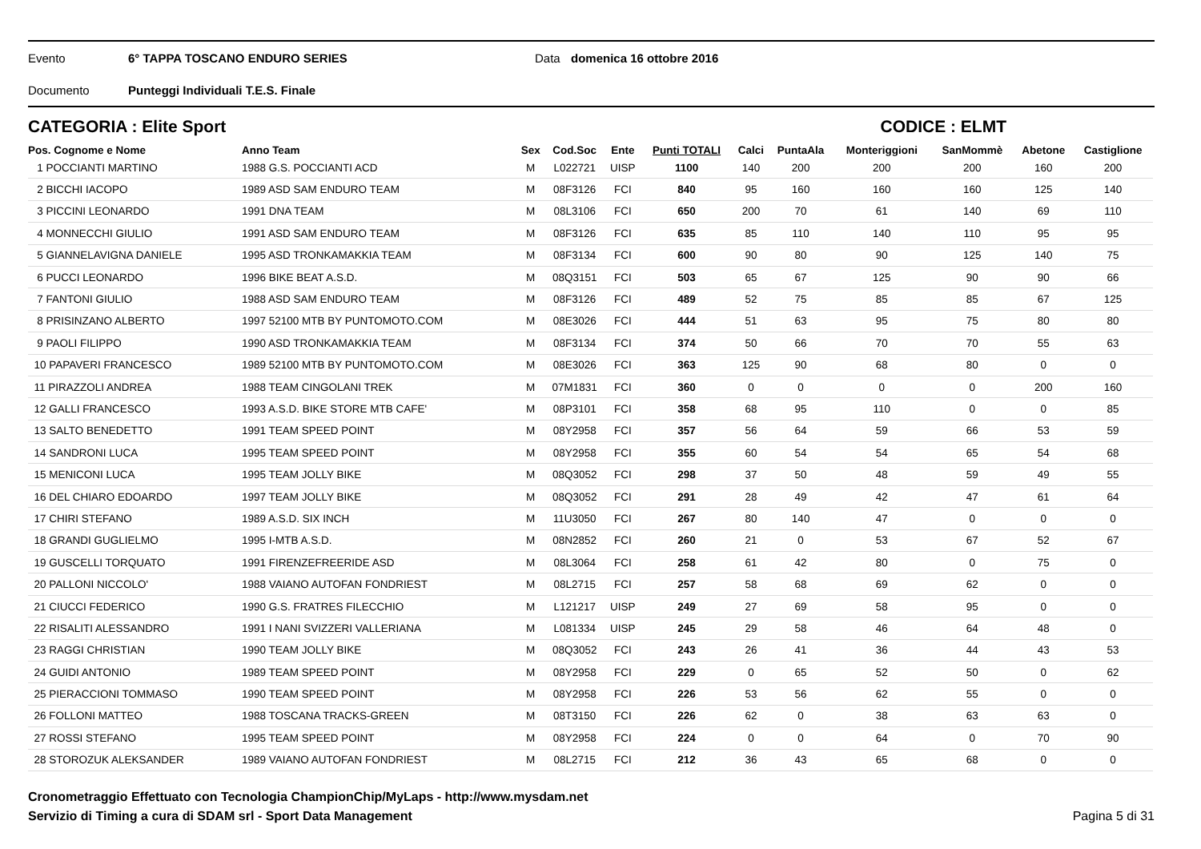Evento 6° TAPPA TOSCANO ENDURO SERIES Data domenica 16 ottobre 2016
Documento Punteggi Individuali T.E.S. Finale
CATEGORIA : Elite Sport CODICE : ELMT
| Pos. Cognome e Nome | Anno Team | Sex | Cod.Soc | Ente | Punti TOTALI | Calci | PuntaAla | Monteriggioni | SanMommè | Abetone | Castiglione |
| --- | --- | --- | --- | --- | --- | --- | --- | --- | --- | --- | --- |
| 1 POCCIANTI MARTINO | 1988 G.S. POCCIANTI ACD | M | L022721 | UISP | 1100 | 140 | 200 | 200 | 200 | 160 | 200 |
| 2 BICCHI IACOPO | 1989 ASD SAM ENDURO TEAM | M | 08F3126 | FCI | 840 | 95 | 160 | 160 | 160 | 125 | 140 |
| 3 PICCINI LEONARDO | 1991 DNA TEAM | M | 08L3106 | FCI | 650 | 200 | 70 | 61 | 140 | 69 | 110 |
| 4 MONNECCHI GIULIO | 1991 ASD SAM ENDURO TEAM | M | 08F3126 | FCI | 635 | 85 | 110 | 140 | 110 | 95 | 95 |
| 5 GIANNELAVIGNA DANIELE | 1995 ASD TRONKAMAKKIA TEAM | M | 08F3134 | FCI | 600 | 90 | 80 | 90 | 125 | 140 | 75 |
| 6 PUCCI LEONARDO | 1996 BIKE BEAT A.S.D. | M | 08Q3151 | FCI | 503 | 65 | 67 | 125 | 90 | 90 | 66 |
| 7 FANTONI GIULIO | 1988 ASD SAM ENDURO TEAM | M | 08F3126 | FCI | 489 | 52 | 75 | 85 | 85 | 67 | 125 |
| 8 PRISINZANO ALBERTO | 1997 52100 MTB BY PUNTOMOTO.COM | M | 08E3026 | FCI | 444 | 51 | 63 | 95 | 75 | 80 | 80 |
| 9 PAOLI FILIPPO | 1990 ASD TRONKAMAKKIA TEAM | M | 08F3134 | FCI | 374 | 50 | 66 | 70 | 70 | 55 | 63 |
| 10 PAPAVERI FRANCESCO | 1989 52100 MTB BY PUNTOMOTO.COM | M | 08E3026 | FCI | 363 | 125 | 90 | 68 | 80 | 0 | 0 |
| 11 PIRAZZOLI ANDREA | 1988 TEAM CINGOLANI TREK | M | 07M1831 | FCI | 360 | 0 | 0 | 0 | 0 | 200 | 160 |
| 12 GALLI FRANCESCO | 1993 A.S.D. BIKE STORE MTB CAFE' | M | 08P3101 | FCI | 358 | 68 | 95 | 110 | 0 | 0 | 85 |
| 13 SALTO BENEDETTO | 1991 TEAM SPEED POINT | M | 08Y2958 | FCI | 357 | 56 | 64 | 59 | 66 | 53 | 59 |
| 14 SANDRONI LUCA | 1995 TEAM SPEED POINT | M | 08Y2958 | FCI | 355 | 60 | 54 | 54 | 65 | 54 | 68 |
| 15 MENICONI LUCA | 1995 TEAM JOLLY BIKE | M | 08Q3052 | FCI | 298 | 37 | 50 | 48 | 59 | 49 | 55 |
| 16 DEL CHIARO EDOARDO | 1997 TEAM JOLLY BIKE | M | 08Q3052 | FCI | 291 | 28 | 49 | 42 | 47 | 61 | 64 |
| 17 CHIRI STEFANO | 1989 A.S.D. SIX INCH | M | 11U3050 | FCI | 267 | 80 | 140 | 47 | 0 | 0 | 0 |
| 18 GRANDI GUGLIELMO | 1995 I-MTB A.S.D. | M | 08N2852 | FCI | 260 | 21 | 0 | 53 | 67 | 52 | 67 |
| 19 GUSCELLI TORQUATO | 1991 FIRENZEFREERIDE ASD | M | 08L3064 | FCI | 258 | 61 | 42 | 80 | 0 | 75 | 0 |
| 20 PALLONI NICCOLO' | 1988 VAIANO AUTOFAN FONDRIEST | M | 08L2715 | FCI | 257 | 58 | 68 | 69 | 62 | 0 | 0 |
| 21 CIUCCI FEDERICO | 1990 G.S. FRATRES FILECCHIO | M | L121217 | UISP | 249 | 27 | 69 | 58 | 95 | 0 | 0 |
| 22 RISALITI ALESSANDRO | 1991 I NANI SVIZZERI VALLERIANA | M | L081334 | UISP | 245 | 29 | 58 | 46 | 64 | 48 | 0 |
| 23 RAGGI CHRISTIAN | 1990 TEAM JOLLY BIKE | M | 08Q3052 | FCI | 243 | 26 | 41 | 36 | 44 | 43 | 53 |
| 24 GUIDI ANTONIO | 1989 TEAM SPEED POINT | M | 08Y2958 | FCI | 229 | 0 | 65 | 52 | 50 | 0 | 62 |
| 25 PIERACCIONI TOMMASO | 1990 TEAM SPEED POINT | M | 08Y2958 | FCI | 226 | 53 | 56 | 62 | 55 | 0 | 0 |
| 26 FOLLONI MATTEO | 1988 TOSCANA TRACKS-GREEN | M | 08T3150 | FCI | 226 | 62 | 0 | 38 | 63 | 63 | 0 |
| 27 ROSSI STEFANO | 1995 TEAM SPEED POINT | M | 08Y2958 | FCI | 224 | 0 | 0 | 64 | 0 | 70 | 90 |
| 28 STOROZUK ALEKSANDER | 1989 VAIANO AUTOFAN FONDRIEST | M | 08L2715 | FCI | 212 | 36 | 43 | 65 | 68 | 0 | 0 |
Cronometraggio Effettuato con Tecnologia ChampionChip/MyLaps - http://www.mysdam.net
Servizio di Timing a cura di SDAM srl - Sport Data Management
Pagina 5 di 31